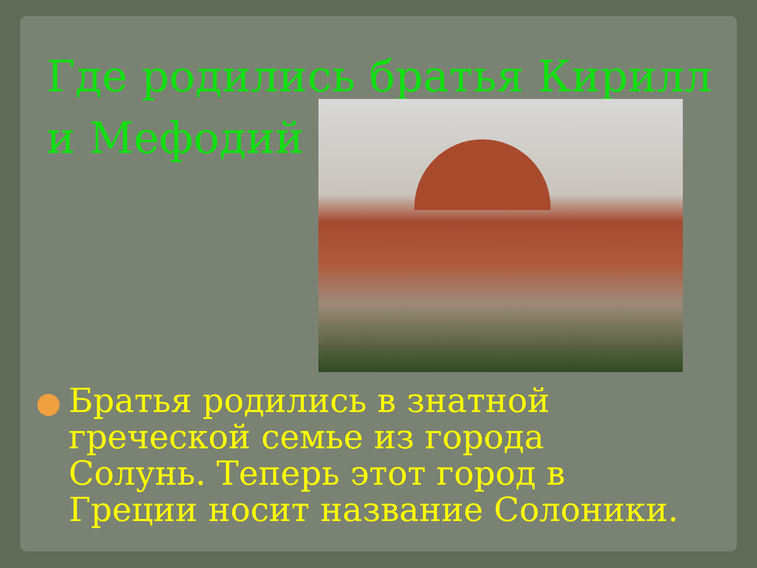Где родились братья Кирилл и Мефодий .
Братья родились в знатной греческой семье из города Солунь. Теперь этот город в Греции носит название Солоники.